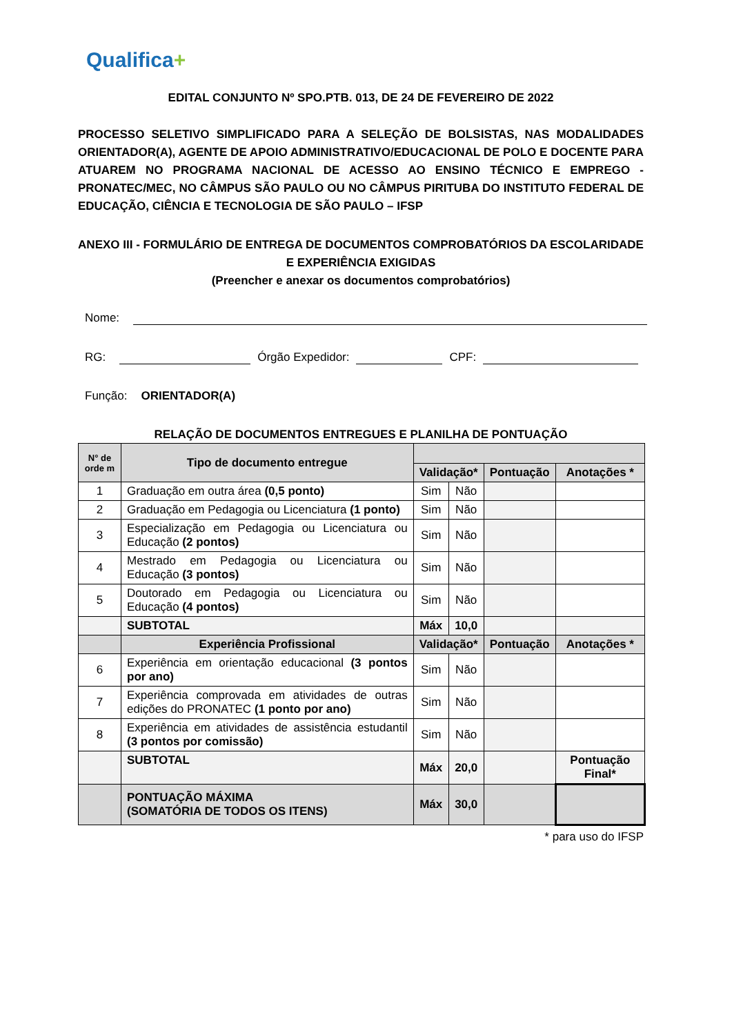Qualifica+
EDITAL CONJUNTO Nº SPO.PTB. 013, DE 24 DE FEVEREIRO DE 2022
PROCESSO SELETIVO SIMPLIFICADO PARA A SELEÇÃO DE BOLSISTAS, NAS MODALIDADES ORIENTADOR(A), AGENTE DE APOIO ADMINISTRATIVO/EDUCACIONAL DE POLO E DOCENTE PARA ATUAREM NO PROGRAMA NACIONAL DE ACESSO AO ENSINO TÉCNICO E EMPREGO - PRONATEC/MEC, NO CÂMPUS SÃO PAULO OU NO CÂMPUS PIRITUBA DO INSTITUTO FEDERAL DE EDUCAÇÃO, CIÊNCIA E TECNOLOGIA DE SÃO PAULO – IFSP
ANEXO III - FORMULÁRIO DE ENTREGA DE DOCUMENTOS COMPROBATÓRIOS DA ESCOLARIDADE E EXPERIÊNCIA EXIGIDAS
(Preencher e anexar os documentos comprobatórios)
Nome:
RG: Órgão Expedidor: CPF:
Função: ORIENTADOR(A)
RELAÇÃO DE DOCUMENTOS ENTREGUES E PLANILHA DE PONTUAÇÃO
| N° de orde m | Tipo de documento entregue | | | | |
| --- | --- | --- | --- | --- | --- |
| | | Validação* | | Pontuação | Anotações * |
| 1 | Graduação em outra área (0,5 ponto) | Sim | Não | | |
| 2 | Graduação em Pedagogia ou Licenciatura (1 ponto) | Sim | Não | | |
| 3 | Especialização em Pedagogia ou Licenciatura ou Educação (2 pontos) | Sim | Não | | |
| 4 | Mestrado em Pedagogia ou Licenciatura ou Educação (3 pontos) | Sim | Não | | |
| 5 | Doutorado em Pedagogia ou Licenciatura ou Educação (4 pontos) | Sim | Não | | |
| | SUBTOTAL | Máx | 10,0 | | |
| | Experiência Profissional | Validação* | | Pontuação | Anotações * |
| 6 | Experiência em orientação educacional (3 pontos por ano) | Sim | Não | | |
| 7 | Experiência comprovada em atividades de outras edições do PRONATEC (1 ponto por ano) | Sim | Não | | |
| 8 | Experiência em atividades de assistência estudantil (3 pontos por comissão) | Sim | Não | | |
| | SUBTOTAL | Máx | 20,0 | | Pontuação Final* |
| | PONTUAÇÃO MÁXIMA (SOMATÓRIA DE TODOS OS ITENS) | Máx | 30,0 | | |
* para uso do IFSP